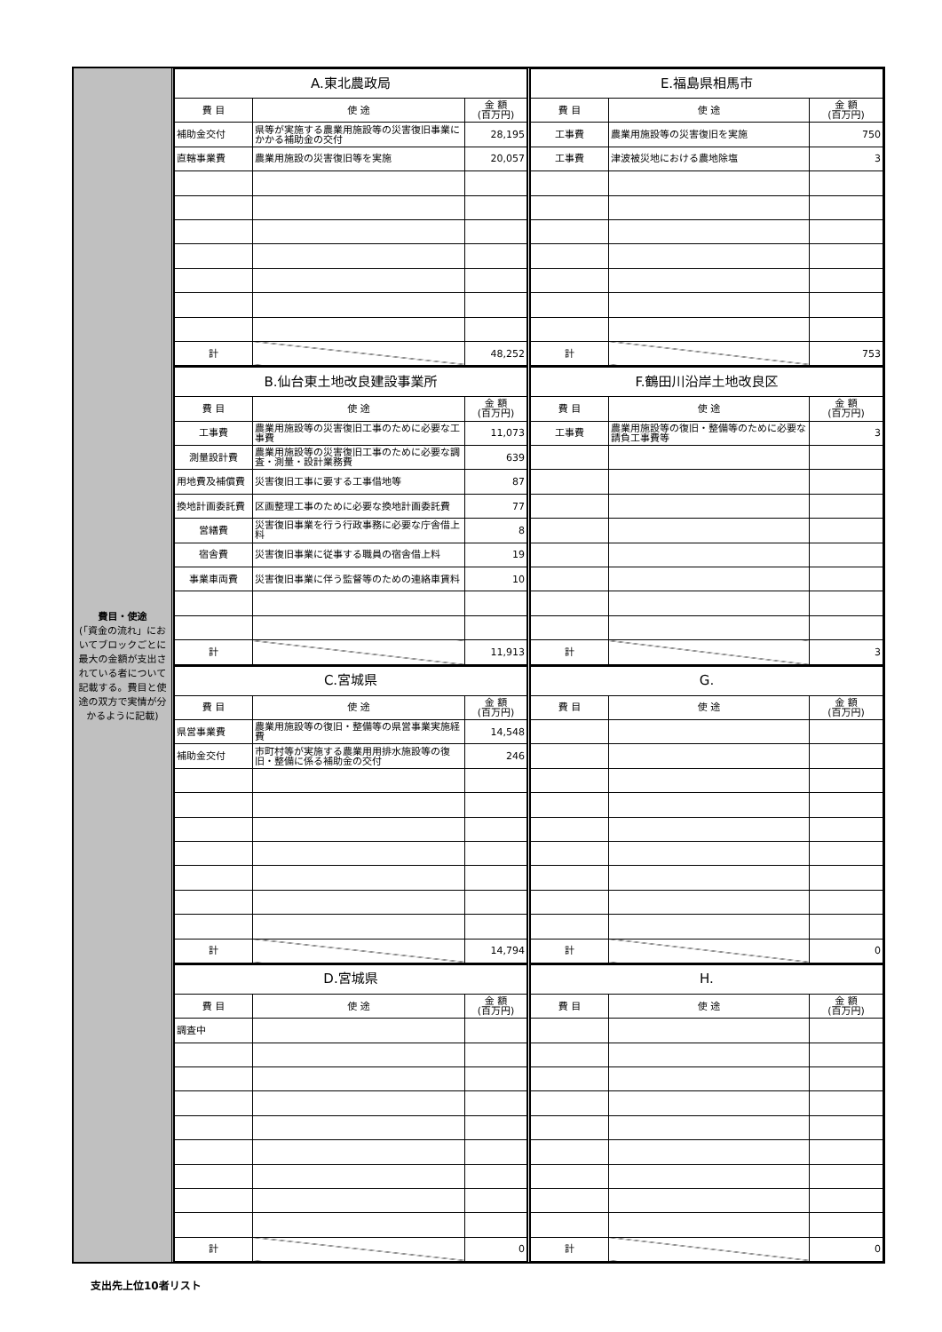費目・使途
(「資金の流れ」においてブロックごとに最大の金額が支出されている者について記載する。費目と使途の双方で実情が分かるように記載)
| A.東北農政局 | | |
| --- | --- | --- |
| 費 目 | 使 途 | 金 額 (百万円) |
| 補助金交付 | 県等が実施する農業用施設等の災害復旧事業にかかる補助金の交付 | 28,195 |
| 直轄事業費 | 農業用施設の災害復旧等を実施 | 20,057 |
| 計 | | 48,252 |
| E.福島県相馬市 | | |
| --- | --- | --- |
| 費 目 | 使 途 | 金 額 (百万円) |
| 工事費 | 農業用施設等の災害復旧を実施 | 750 |
| 工事費 | 津波被災地における農地除塩 | 3 |
| 計 | | 753 |
| B.仙台東土地改良建設事業所 | | |
| --- | --- | --- |
| 費 目 | 使 途 | 金 額 (百万円) |
| 工事費 | 農業用施設等の災害復旧工事のために必要な工事費 | 11,073 |
| 測量設計費 | 農業用施設等の災害復旧工事のために必要な調査・測量・設計業務費 | 639 |
| 用地費及補償費 | 災害復旧工事に要する工事借地等 | 87 |
| 換地計画委託費 | 区画整理工事のために必要な換地計画委託費 | 77 |
| 営繕費 | 災害復旧事業を行う行政事務に必要な庁舎借上料 | 8 |
| 宿舎費 | 災害復旧事業に従事する職員の宿舎借上料 | 19 |
| 事業車両費 | 災害復旧事業に伴う監督等のための連絡車賃料 | 10 |
| 計 | | 11,913 |
| F.鶴田川沿岸土地改良区 | | |
| --- | --- | --- |
| 費 目 | 使 途 | 金 額 (百万円) |
| 工事費 | 農業用施設等の復旧・整備等のために必要な請負工事費等 | 3 |
| 計 | | 3 |
| C.宮城県 | | |
| --- | --- | --- |
| 費 目 | 使 途 | 金 額 (百万円) |
| 県営事業費 | 農業用施設等の復旧・整備等の県営事業実施経費 | 14,548 |
| 補助金交付 | 市町村等が実施する農業用用排水施設等の復旧・整備に係る補助金の交付 | 246 |
| 計 | | 14,794 |
| G. | | |
| --- | --- | --- |
| 費 目 | 使 途 | 金 額 (百万円) |
| 計 | | 0 |
| D.宮城県 | | |
| --- | --- | --- |
| 費 目 | 使 途 | 金 額 (百万円) |
| 調査中 | | |
| 計 | | 0 |
| H. | | |
| --- | --- | --- |
| 費 目 | 使 途 | 金 額 (百万円) |
| 計 | | 0 |
支出先上位10者リスト